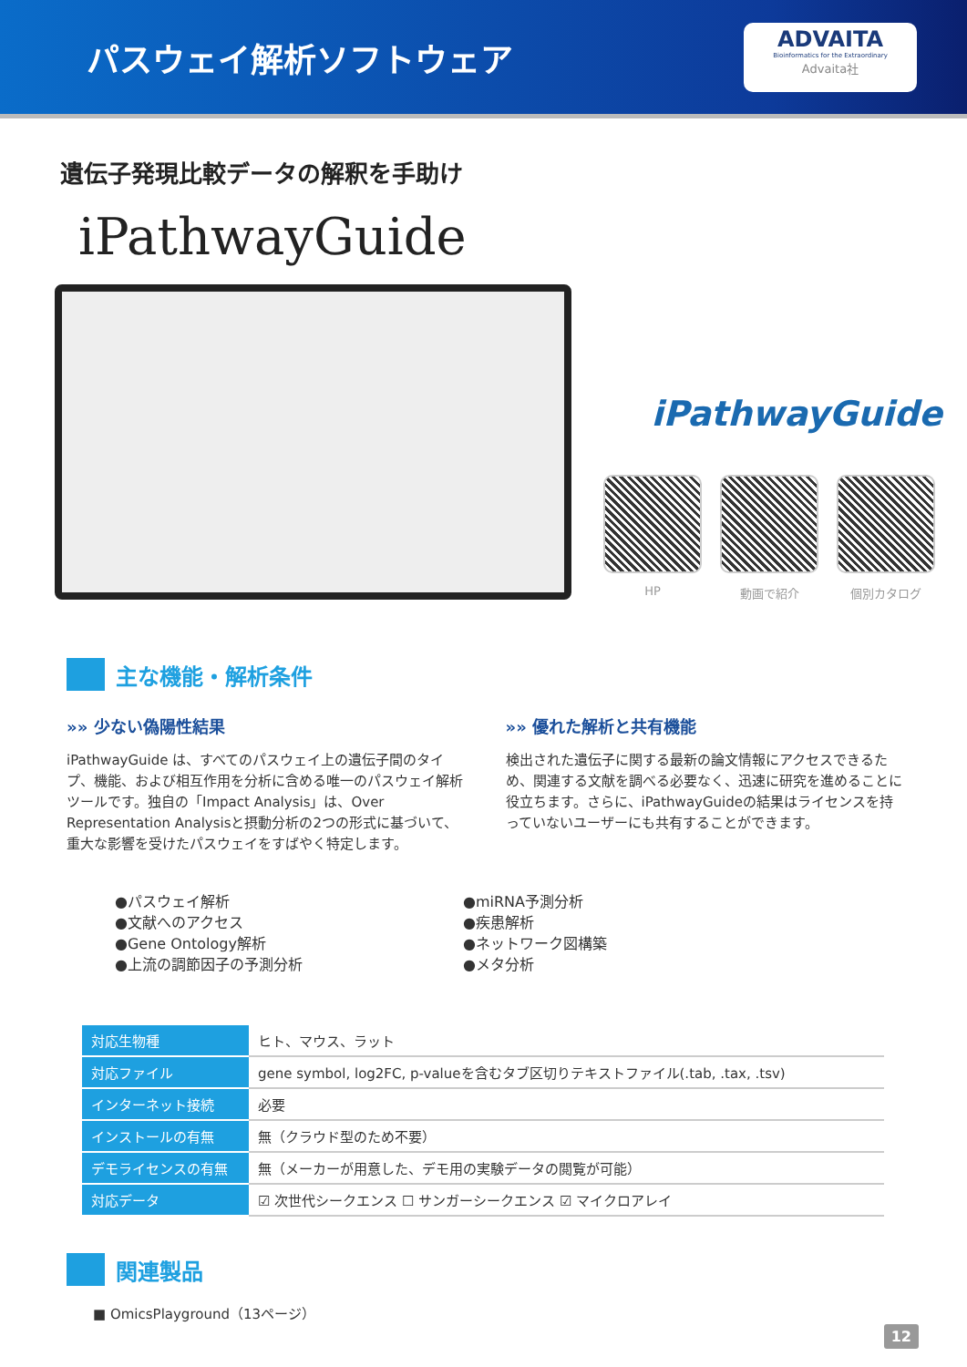パスウェイ解析ソフトウェア
ADVAITA
Bioinformatics for the Extraordinary
Advaita社
遺伝子発現比較データの解釈を手助け
iPathwayGuide
iPathwayGuide
HP 動画で紹介 個別カタログ
主な機能・解析条件
»» 少ない偽陽性結果
iPathwayGuide は、すべてのパスウェイ上の遺伝子間のタイプ、機能、および相互作用を分析に含める唯一のパスウェイ解析ツールです。独自の「Impact Analysis」は、Over Representation Analysisと摂動分析の2つの形式に基づいて、重大な影響を受けたパスウェイをすばやく特定します。
»» 優れた解析と共有機能
検出された遺伝子に関する最新の論文情報にアクセスできるため、関連する文献を調べる必要なく、迅速に研究を進めることに役立ちます。さらに、iPathwayGuideの結果はライセンスを持っていないユーザーにも共有することができます。
●パスウェイ解析
●文献へのアクセス
●Gene Ontology解析
●上流の調節因子の予測分析
●miRNA予測分析
●疾患解析
●ネットワーク図構築
●メタ分析
| 対応生物種 | ヒト、マウス、ラット |
| 対応ファイル | gene symbol, log2FC, p-valueを含むタブ区切りテキストファイル(.tab, .tax, .tsv) |
| インターネット接続 | 必要 |
| インストールの有無 | 無（クラウド型のため不要） |
| デモライセンスの有無 | 無（メーカーが用意した、デモ用の実験データの閲覧が可能） |
| 対応データ | ☑ 次世代シークエンス ☐ サンガーシークエンス ☑ マイクロアレイ |
関連製品
■ OmicsPlayground（13ページ）
12